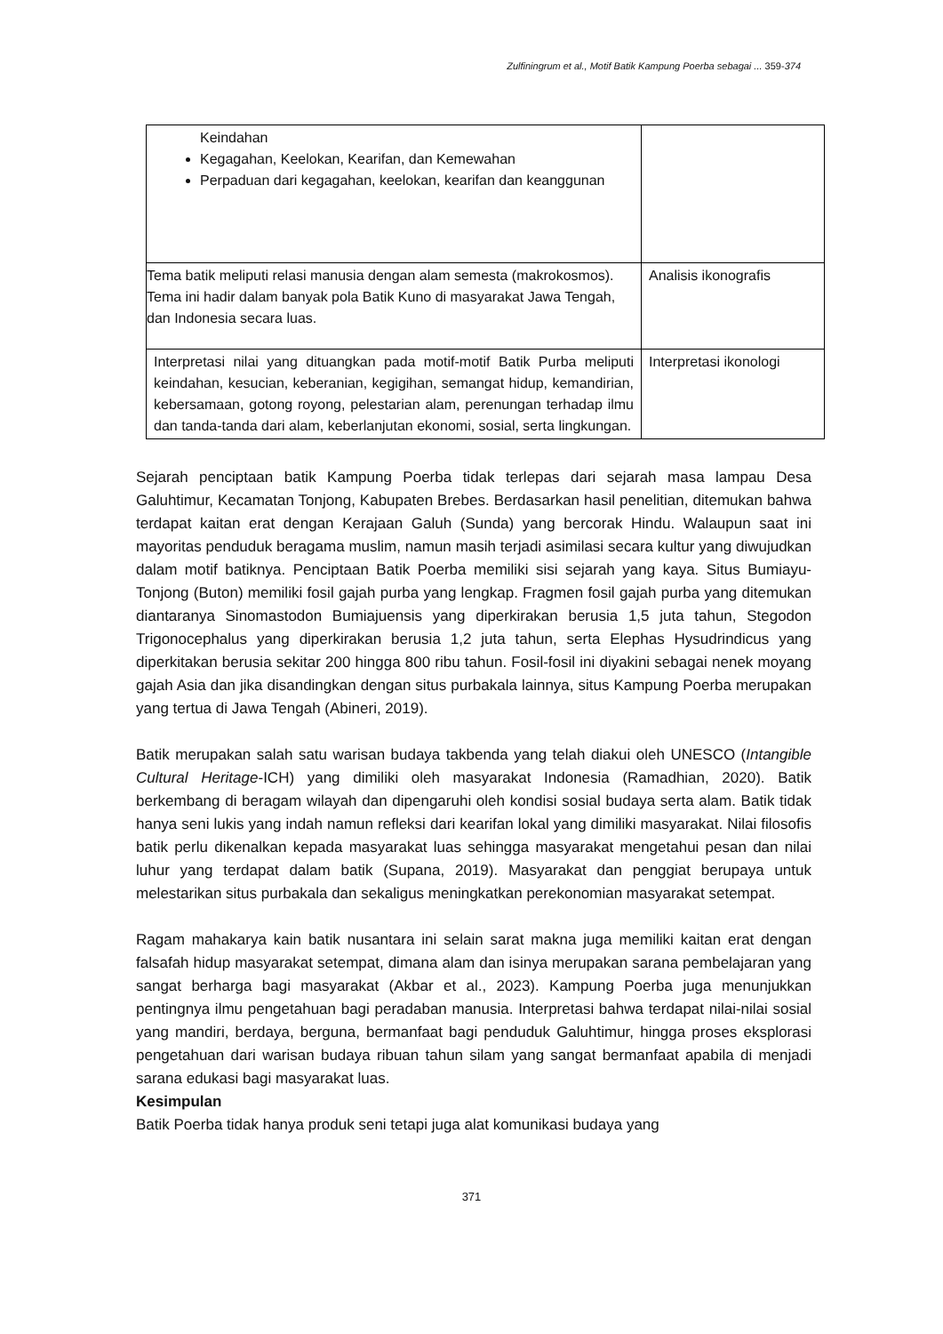Zulfiningrum et al., Motif Batik Kampung Poerba sebagai ... 359-374
| Keindahan Kegagahan, Keelokan, Kearifan, dan Kemewahan Perpaduan dari kegagahan, keelokan, kearifan dan keanggunan | |
| Tema batik meliputi relasi manusia dengan alam semesta (makrokosmos). Tema ini hadir dalam banyak pola Batik Kuno di masyarakat Jawa Tengah, dan Indonesia secara luas. | Analisis ikonografis |
| Interpretasi nilai yang dituangkan pada motif-motif Batik Purba meliputi keindahan, kesucian, keberanian, kegigihan, semangat hidup, kemandirian, kebersamaan, gotong royong, pelestarian alam, perenungan terhadap ilmu dan tanda-tanda dari alam, keberlanjutan ekonomi, sosial, serta lingkungan. | Interpretasi ikonologi |
Sejarah penciptaan batik Kampung Poerba tidak terlepas dari sejarah masa lampau Desa Galuhtimur, Kecamatan Tonjong, Kabupaten Brebes. Berdasarkan hasil penelitian, ditemukan bahwa terdapat kaitan erat dengan Kerajaan Galuh (Sunda) yang bercorak Hindu. Walaupun saat ini mayoritas penduduk beragama muslim, namun masih terjadi asimilasi secara kultur yang diwujudkan dalam motif batiknya. Penciptaan Batik Poerba memiliki sisi sejarah yang kaya. Situs Bumiayu-Tonjong (Buton) memiliki fosil gajah purba yang lengkap. Fragmen fosil gajah purba yang ditemukan diantaranya Sinomastodon Bumiajuensis yang diperkirakan berusia 1,5 juta tahun, Stegodon Trigonocephalus yang diperkirakan berusia 1,2 juta tahun, serta Elephas Hysudrindicus yang diperkitakan berusia sekitar 200 hingga 800 ribu tahun. Fosil-fosil ini diyakini sebagai nenek moyang gajah Asia dan jika disandingkan dengan situs purbakala lainnya, situs Kampung Poerba merupakan yang tertua di Jawa Tengah (Abineri, 2019).
Batik merupakan salah satu warisan budaya takbenda yang telah diakui oleh UNESCO (Intangible Cultural Heritage-ICH) yang dimiliki oleh masyarakat Indonesia (Ramadhian, 2020). Batik berkembang di beragam wilayah dan dipengaruhi oleh kondisi sosial budaya serta alam. Batik tidak hanya seni lukis yang indah namun refleksi dari kearifan lokal yang dimiliki masyarakat. Nilai filosofis batik perlu dikenalkan kepada masyarakat luas sehingga masyarakat mengetahui pesan dan nilai luhur yang terdapat dalam batik (Supana, 2019). Masyarakat dan penggiat berupaya untuk melestarikan situs purbakala dan sekaligus meningkatkan perekonomian masyarakat setempat.
Ragam mahakarya kain batik nusantara ini selain sarat makna juga memiliki kaitan erat dengan falsafah hidup masyarakat setempat, dimana alam dan isinya merupakan sarana pembelajaran yang sangat berharga bagi masyarakat (Akbar et al., 2023). Kampung Poerba juga menunjukkan pentingnya ilmu pengetahuan bagi peradaban manusia. Interpretasi bahwa terdapat nilai-nilai sosial yang mandiri, berdaya, berguna, bermanfaat bagi penduduk Galuhtimur, hingga proses eksplorasi pengetahuan dari warisan budaya ribuan tahun silam yang sangat bermanfaat apabila di menjadi sarana edukasi bagi masyarakat luas.
Kesimpulan
Batik Poerba tidak hanya produk seni tetapi juga alat komunikasi budaya yang
371